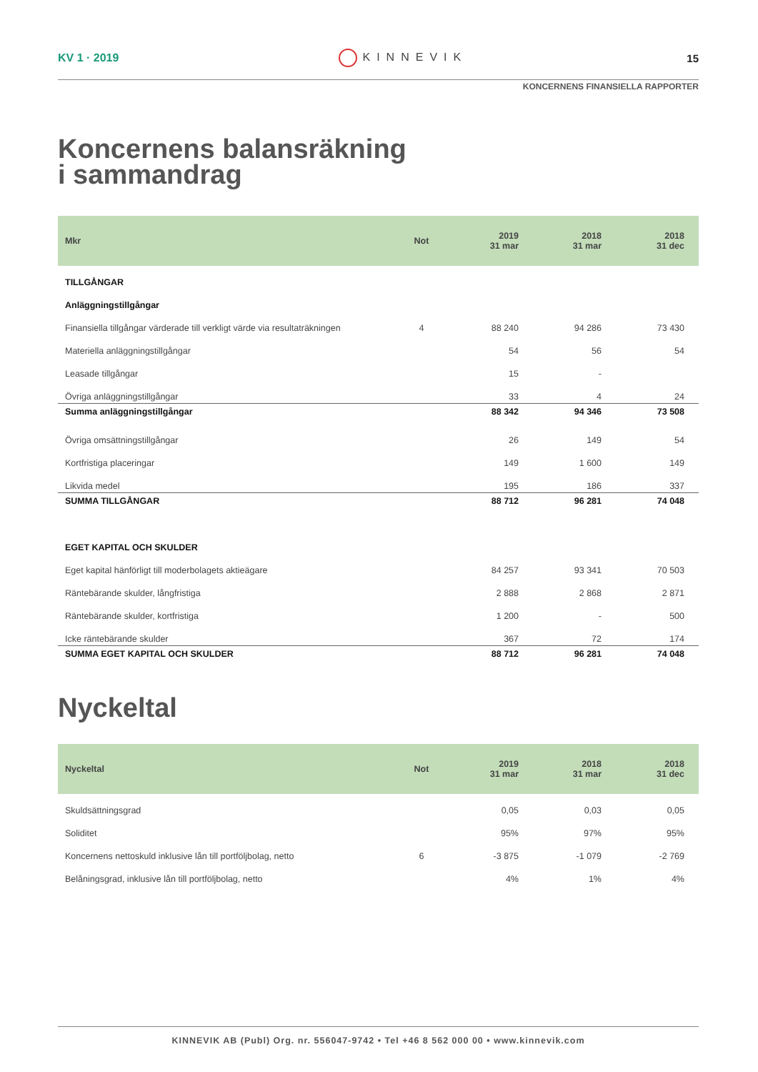KV 1 · 2019 KINNEVIK 15
KONCERNENS FINANSIELLA RAPPORTER
Koncernens balansräkning
i sammandrag
| Mkr | Not | 2019 31 mar | 2018 31 mar | 2018 31 dec |
| --- | --- | --- | --- | --- |
| TILLGÅNGAR | | | | |
| Anläggningstillgångar | | | | |
| Finansiella tillgångar värderade till verkligt värde via resultaträkningen | 4 | 88 240 | 94 286 | 73 430 |
| Materiella anläggningstillgångar | | 54 | 56 | 54 |
| Leasade tillgångar | | 15 | - | |
| Övriga anläggningstillgångar | | 33 | 4 | 24 |
| Summa anläggningstillgångar | | 88 342 | 94 346 | 73 508 |
| Övriga omsättningstillgångar | | 26 | 149 | 54 |
| Kortfristiga placeringar | | 149 | 1 600 | 149 |
| Likvida medel | | 195 | 186 | 337 |
| SUMMA TILLGÅNGAR | | 88 712 | 96 281 | 74 048 |
| EGET KAPITAL OCH SKULDER | | | | |
| Eget kapital hänförligt till moderbolagets aktieägare | | 84 257 | 93 341 | 70 503 |
| Räntebärande skulder, långfristiga | | 2 888 | 2 868 | 2 871 |
| Räntebärande skulder, kortfristiga | | 1 200 | - | 500 |
| Icke räntebärande skulder | | 367 | 72 | 174 |
| SUMMA EGET KAPITAL OCH SKULDER | | 88 712 | 96 281 | 74 048 |
Nyckeltal
| Nyckeltal | Not | 2019 31 mar | 2018 31 mar | 2018 31 dec |
| --- | --- | --- | --- | --- |
| Skuldsättningsgrad | | 0,05 | 0,03 | 0,05 |
| Soliditet | | 95% | 97% | 95% |
| Koncernens nettoskuld inklusive lån till portföljbolag, netto | 6 | -3 875 | -1 079 | -2 769 |
| Belåningsgrad, inklusive lån till portföljbolag, netto | | 4% | 1% | 4% |
KINNEVIK AB (Publ) Org. nr. 556047-9742 • Tel +46 8 562 000 00 • www.kinnevik.com